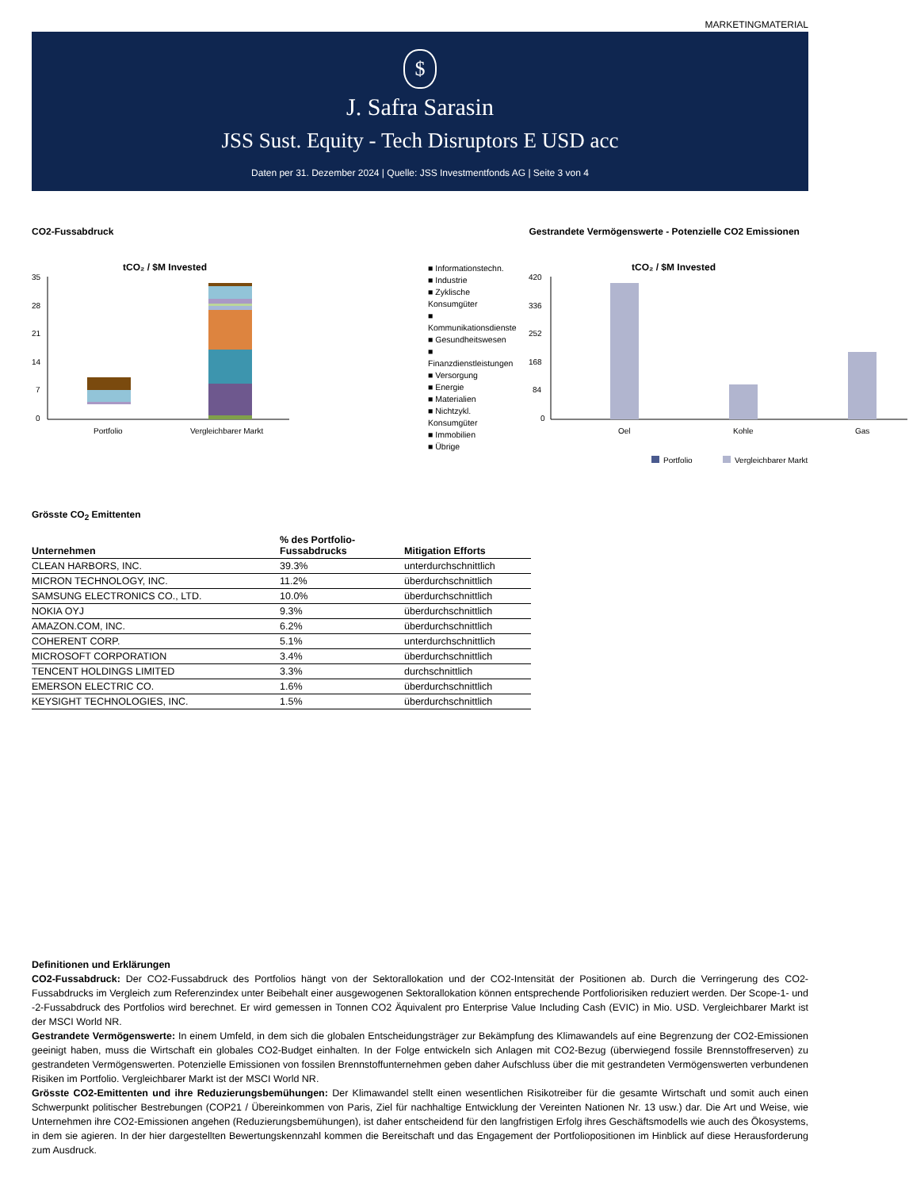MARKETINGMATERIAL
$
J. Safra Sarasin
JSS Sust. Equity - Tech Disruptors E USD acc
Daten per 31. Dezember 2024 | Quelle: JSS Investmentfonds AG | Seite 3 von 4
CO2-Fussabdruck
tCO₂ / $M Invested
35
28
21
14
7
0
Portfolio
Vergleichbarer Markt
■ Informationstechn.
■ Industrie
■ Zyklische Konsumgüter
■ Kommunikationsdienste
■ Gesundheitswesen
■ Finanzdienstleistungen
■ Versorgung
■ Energie
■ Materialien
■ Nichtzykl. Konsumgüter
■ Immobilien
■ Übrige
Gestrandete Vermögenswerte - Potenzielle CO2 Emissionen
tCO₂ / $M Invested
420
336
252
168
84
0
Oel
Kohle
Gas
Portfolio
Vergleichbarer Markt
Grösste CO<sub>2</sub> Emittenten
| Unternehmen | % des Portfolio- Fussabdrucks | Mitigation Efforts |
| --- | --- | --- |
| CLEAN HARBORS, INC. | 39.3% | unterdurchschnittlich |
| MICRON TECHNOLOGY, INC. | 11.2% | überdurchschnittlich |
| SAMSUNG ELECTRONICS CO., LTD. | 10.0% | überdurchschnittlich |
| NOKIA OYJ | 9.3% | überdurchschnittlich |
| AMAZON.COM, INC. | 6.2% | überdurchschnittlich |
| COHERENT CORP. | 5.1% | unterdurchschnittlich |
| MICROSOFT CORPORATION | 3.4% | überdurchschnittlich |
| TENCENT HOLDINGS LIMITED | 3.3% | durchschnittlich |
| EMERSON ELECTRIC CO. | 1.6% | überdurchschnittlich |
| KEYSIGHT TECHNOLOGIES, INC. | 1.5% | überdurchschnittlich |
Definitionen und Erklärungen
CO2-Fussabdruck: Der CO2-Fussabdruck des Portfolios hängt von der Sektorallokation und der CO2-Intensität der Positionen ab. Durch die Verringerung des CO2-Fussabdrucks im Vergleich zum Referenzindex unter Beibehalt einer ausgewogenen Sektorallokation können entsprechende Portfoliorisiken reduziert werden. Der Scope-1- und -2-Fussabdruck des Portfolios wird berechnet. Er wird gemessen in Tonnen CO2 Äquivalent pro Enterprise Value Including Cash (EVIC) in Mio. USD. Vergleichbarer Markt ist der MSCI World NR.
Gestrandete Vermögenswerte: In einem Umfeld, in dem sich die globalen Entscheidungsträger zur Bekämpfung des Klimawandels auf eine Begrenzung der CO2-Emissionen geeinigt haben, muss die Wirtschaft ein globales CO2-Budget einhalten. In der Folge entwickeln sich Anlagen mit CO2-Bezug (überwiegend fossile Brennstoffreserven) zu gestrandeten Vermögenswerten. Potenzielle Emissionen von fossilen Brennstoffunternehmen geben daher Aufschluss über die mit gestrandeten Vermögenswerten verbundenen Risiken im Portfolio. Vergleichbarer Markt ist der MSCI World NR.
Grösste CO2-Emittenten und ihre Reduzierungsbemühungen: Der Klimawandel stellt einen wesentlichen Risikotreiber für die gesamte Wirtschaft und somit auch einen Schwerpunkt politischer Bestrebungen (COP21 / Übereinkommen von Paris, Ziel für nachhaltige Entwicklung der Vereinten Nationen Nr. 13 usw.) dar. Die Art und Weise, wie Unternehmen ihre CO2-Emissionen angehen (Reduzierungsbemühungen), ist daher entscheidend für den langfristigen Erfolg ihres Geschäftsmodells wie auch des Ökosystems, in dem sie agieren. In der hier dargestellten Bewertungskennzahl kommen die Bereitschaft und das Engagement der Portfoliopositionen im Hinblick auf diese Herausforderung zum Ausdruck.